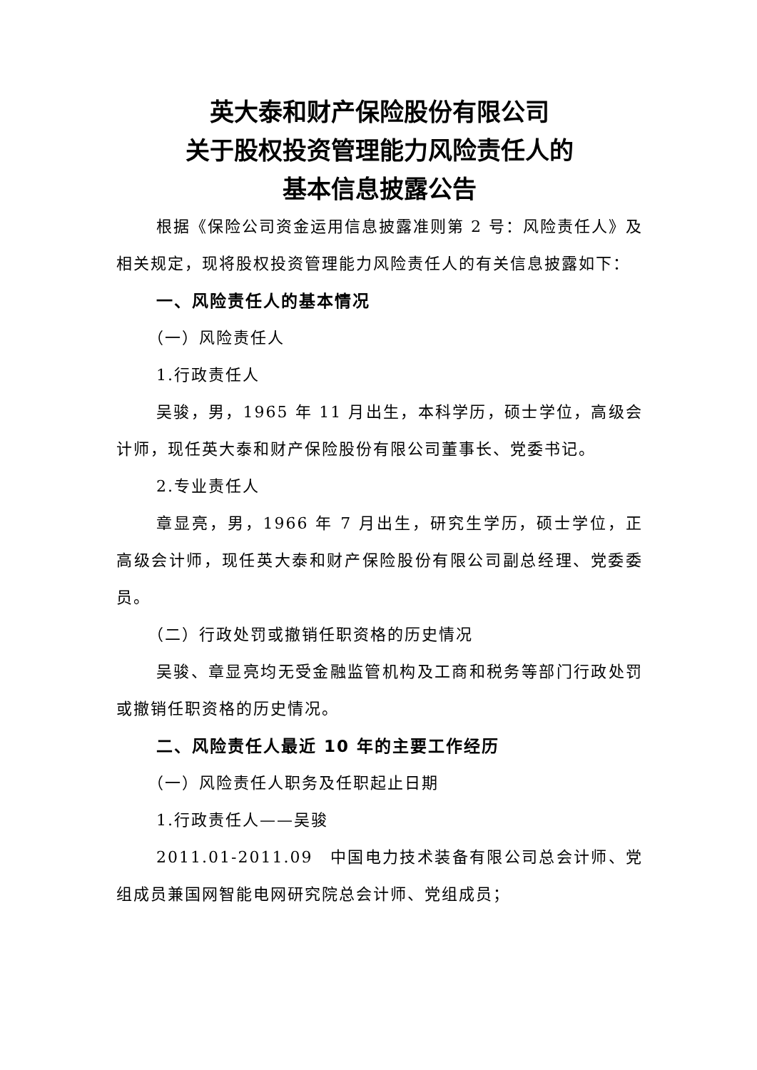英大泰和财产保险股份有限公司
关于股权投资管理能力风险责任人的
基本信息披露公告
根据《保险公司资金运用信息披露准则第 2 号：风险责任人》及相关规定，现将股权投资管理能力风险责任人的有关信息披露如下：
一、风险责任人的基本情况
（一）风险责任人
1.行政责任人
吴骏，男，1965 年 11 月出生，本科学历，硕士学位，高级会计师，现任英大泰和财产保险股份有限公司董事长、党委书记。
2.专业责任人
章显亮，男，1966 年 7 月出生，研究生学历，硕士学位，正高级会计师，现任英大泰和财产保险股份有限公司副总经理、党委委员。
（二）行政处罚或撤销任职资格的历史情况
吴骏、章显亮均无受金融监管机构及工商和税务等部门行政处罚或撤销任职资格的历史情况。
二、风险责任人最近 10 年的主要工作经历
（一）风险责任人职务及任职起止日期
1.行政责任人——吴骏
2011.01-2011.09　中国电力技术装备有限公司总会计师、党组成员兼国网智能电网研究院总会计师、党组成员；